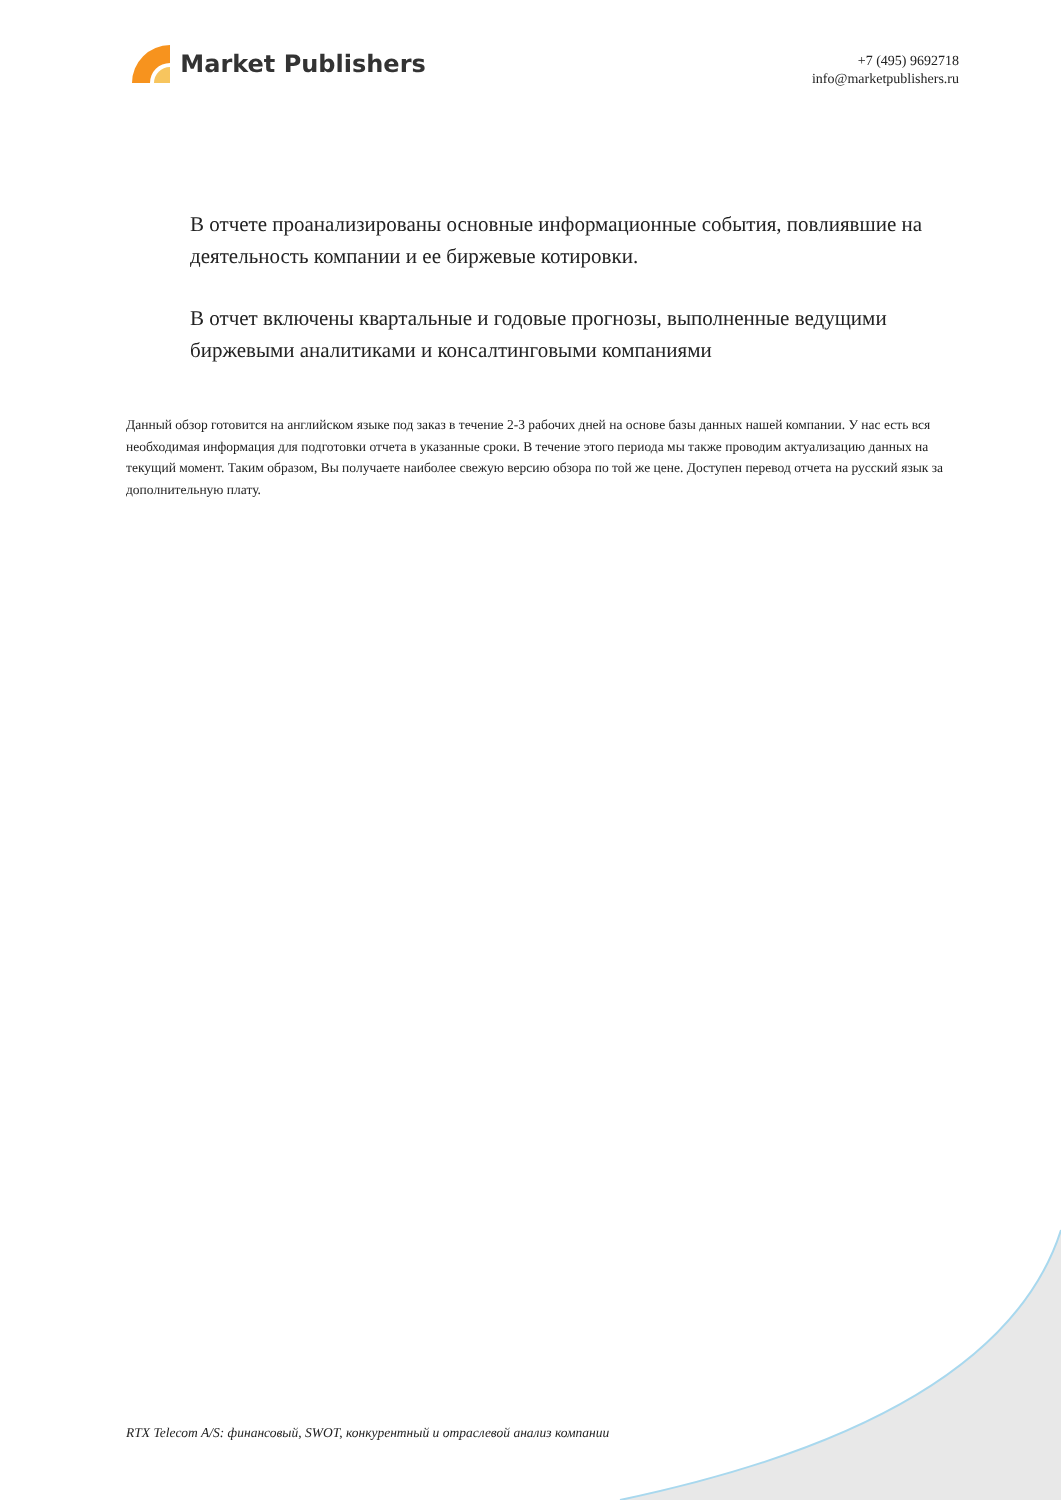Market Publishers
+7 (495) 9692718
info@marketpublishers.ru
В отчете проанализированы основные информационные события, повлиявшие на деятельность компании и ее биржевые котировки.
В отчет включены квартальные и годовые прогнозы, выполненные ведущими биржевыми аналитиками и консалтинговыми компаниями
Данный обзор готовится на английском языке под заказ в течение 2-3 рабочих дней на основе базы данных нашей компании. У нас есть вся необходимая информация для подготовки отчета в указанные сроки. В течение этого периода мы также проводим актуализацию данных на текущий момент. Таким образом, Вы получаете наиболее свежую версию обзора по той же цене. Доступен перевод отчета на русский язык за дополнительную плату.
RTX Telecom A/S: финансовый, SWOT, конкурентный и отраслевой анализ компании